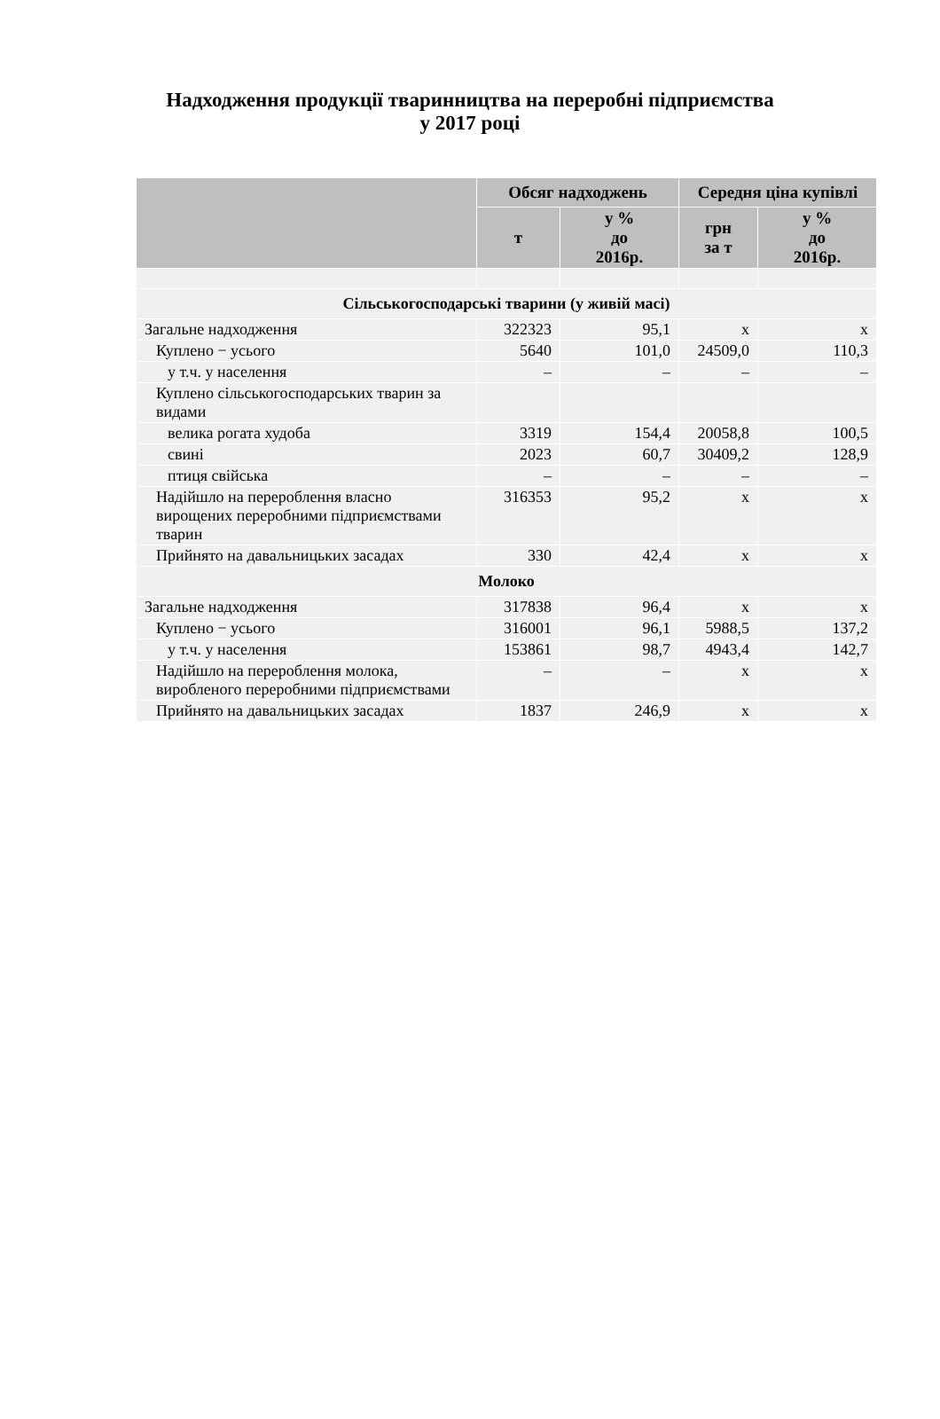Надходження продукції тваринництва на переробні підприємства
у 2017 році
| | Обсяг надходжень | | Середня ціна купівлі | |
| --- | --- | --- | --- | --- |
| | т | у % до 2016р. | грн за т | у % до 2016р. |
| Сільськогосподарські тварини (у живій масі) | | | | |
| Загальне надходження | 322323 | 95,1 | х | х |
| Куплено − усього | 5640 | 101,0 | 24509,0 | 110,3 |
| у т.ч. у населення | – | – | – | – |
| Куплено сільськогосподарських тварин за видами | | | | |
| велика рогата худоба | 3319 | 154,4 | 20058,8 | 100,5 |
| свині | 2023 | 60,7 | 30409,2 | 128,9 |
| птиця свійська | – | – | – | – |
| Надійшло на перероблення власно вирощених переробними підприємствами тварин | 316353 | 95,2 | х | х |
| Прийнято на давальницьких засадах | 330 | 42,4 | х | х |
| Молоко | | | | |
| Загальне надходження | 317838 | 96,4 | х | х |
| Куплено − усього | 316001 | 96,1 | 5988,5 | 137,2 |
| у т.ч. у населення | 153861 | 98,7 | 4943,4 | 142,7 |
| Надійшло на перероблення молока, виробленого переробними підприємствами | – | – | х | х |
| Прийнято на давальницьких засадах | 1837 | 246,9 | х | х |